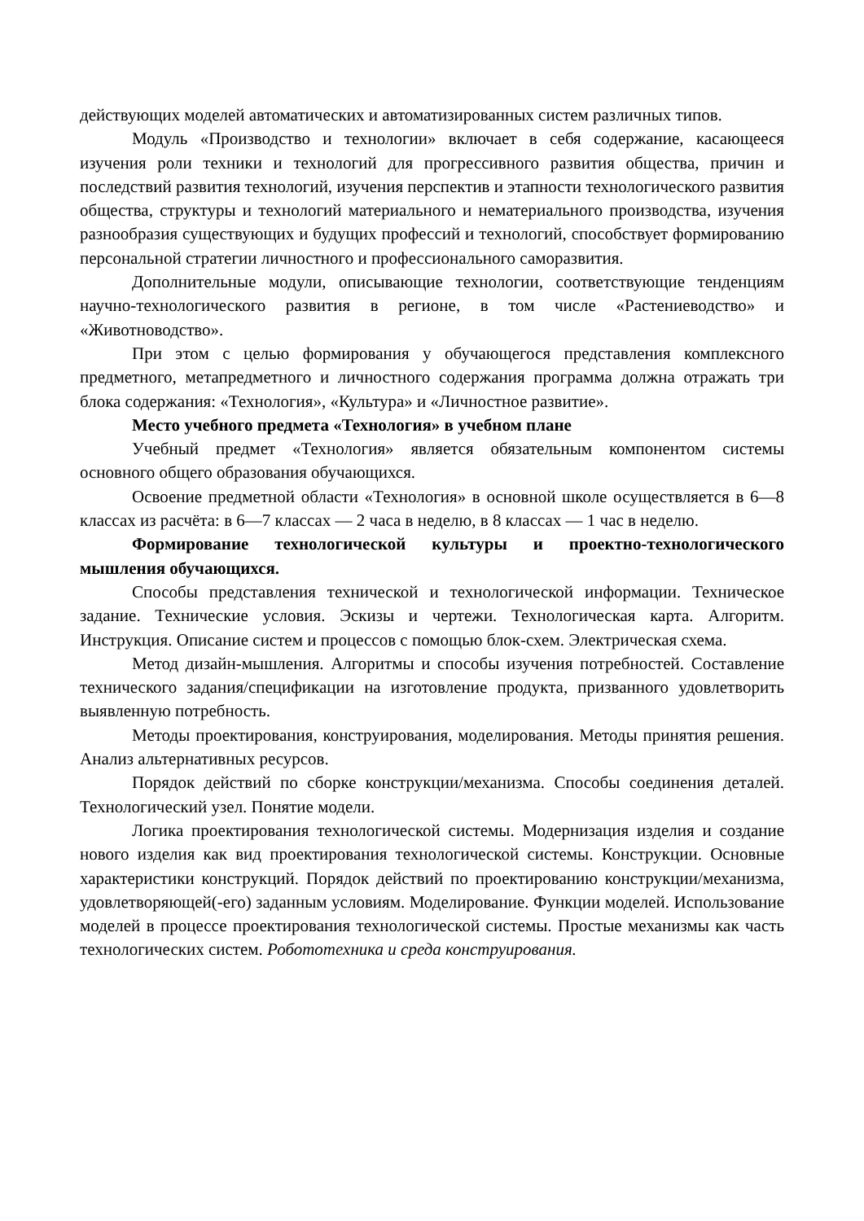действующих моделей автоматических и автоматизированных систем различных типов.
Модуль «Производство и технологии» включает в себя содержание, касающееся изучения роли техники и технологий для прогрессивного развития общества, причин и последствий развития технологий, изучения перспектив и этапности технологического развития общества, структуры и технологий материального и нематериального производства, изучения разнообразия существующих и будущих профессий и технологий, способствует формированию персональной стратегии личностного и профессионального саморазвития.
Дополнительные модули, описывающие технологии, соответствующие тенденциям научно-технологического развития в регионе, в том числе «Растениеводство» и «Животноводство».
При этом с целью формирования у обучающегося представления комплексного предметного, метапредметного и личностного содержания программа должна отражать три блока содержания: «Технология», «Культура» и «Личностное развитие».
Место учебного предмета «Технология» в учебном плане
Учебный предмет «Технология» является обязательным компонентом системы основного общего образования обучающихся.
Освоение предметной области «Технология» в основной школе осуществляется в 6—8 классах из расчёта: в 6—7 классах — 2 часа в неделю, в 8 классах — 1 час в неделю.
Формирование технологической культуры и проектно-технологического мышления обучающихся.
Способы представления технической и технологической информации. Техническое задание. Технические условия. Эскизы и чертежи. Технологическая карта. Алгоритм. Инструкция. Описание систем и процессов с помощью блок-схем. Электрическая схема.
Метод дизайн-мышления. Алгоритмы и способы изучения потребностей. Составление технического задания/спецификации на изготовление продукта, призванного удовлетворить выявленную потребность.
Методы проектирования, конструирования, моделирования. Методы принятия решения. Анализ альтернативных ресурсов.
Порядок действий по сборке конструкции/механизма. Способы соединения деталей. Технологический узел. Понятие модели.
Логика проектирования технологической системы. Модернизация изделия и создание нового изделия как вид проектирования технологической системы. Конструкции. Основные характеристики конструкций. Порядок действий по проектированию конструкции/механизма, удовлетворяющей(-его) заданным условиям. Моделирование. Функции моделей. Использование моделей в процессе проектирования технологической системы. Простые механизмы как часть технологических систем. Робототехника и среда конструирования.